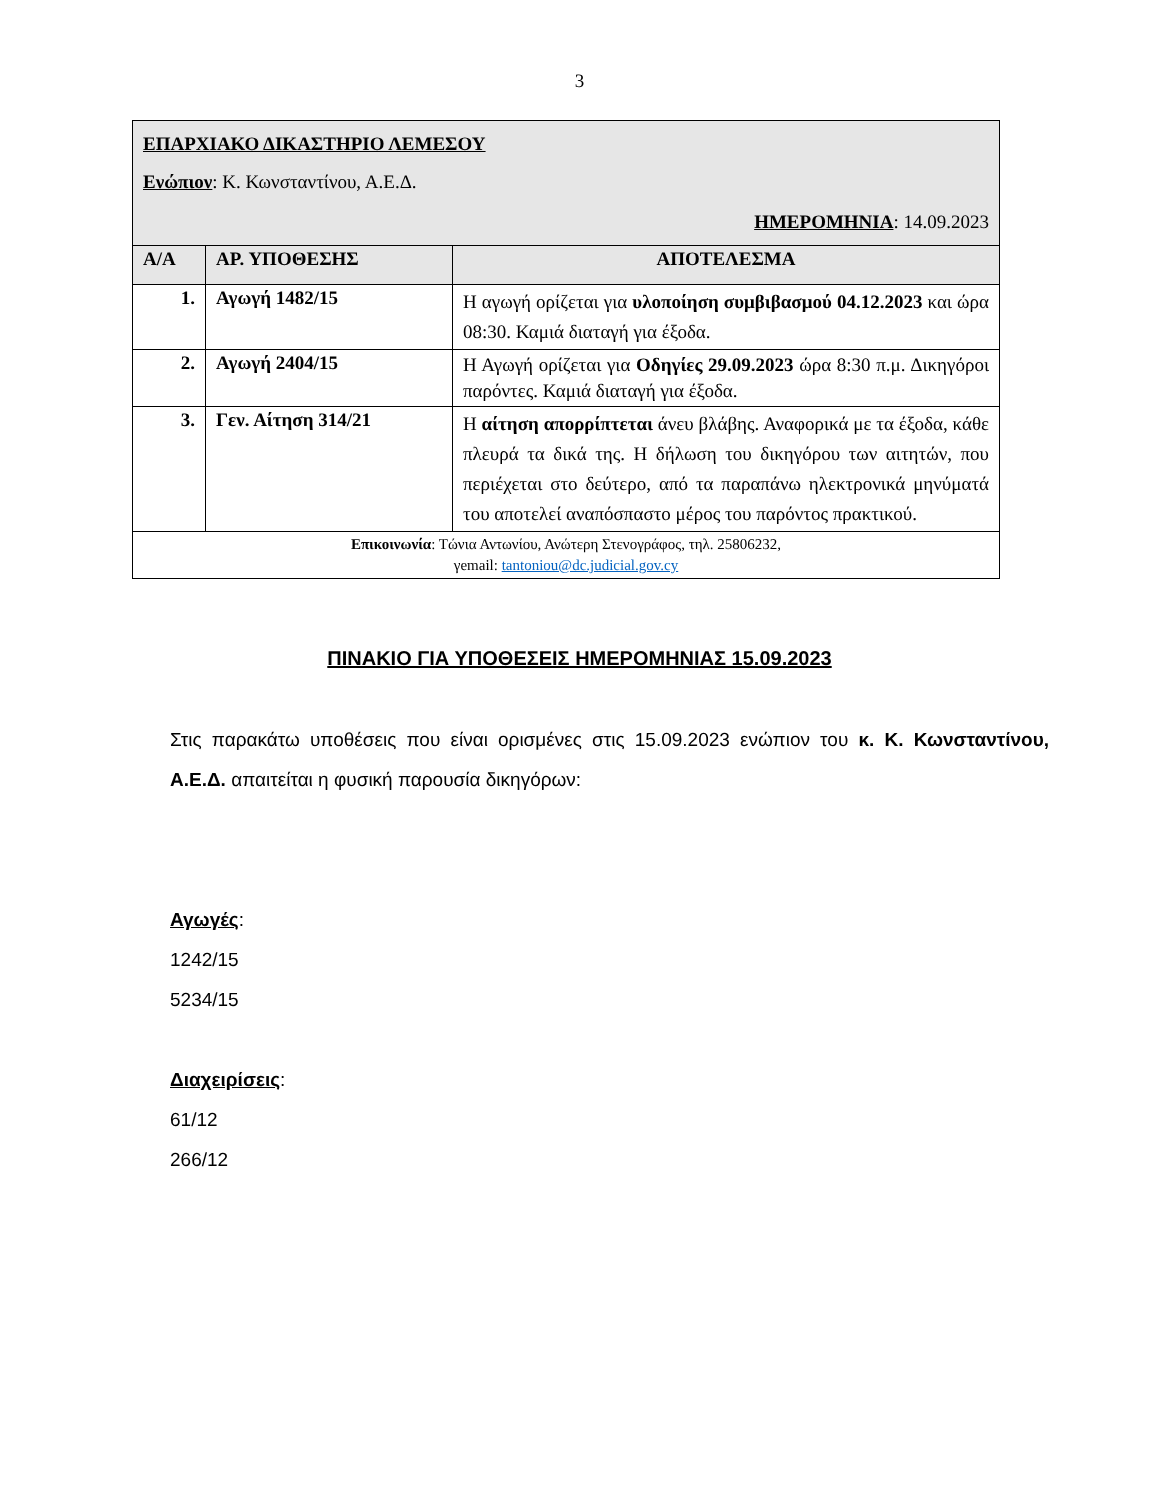3
| ΕΠΑΡΧΙΑΚΟ ΔΙΚΑΣΤΗΡΙΟ ΛΕΜΕΣΟΥ Ενώπιον : Κ. Κωνσταντίνου, Α.Ε.Δ. ΗΜΕΡΟΜΗΝΙΑ : 14.09.2023 | | |
| Α/Α | ΑΡ. ΥΠΟΘΕΣΗΣ | ΑΠΟΤΕΛΕΣΜΑ |
| 1. | Αγωγή 1482/15 | Η αγωγή ορίζεται για υλοποίηση συμβιβασμού 04.12.2023 και ώρα 08:30. Καμιά διαταγή για έξοδα. |
| 2. | Αγωγή 2404/15 | Η Αγωγή ορίζεται για Οδηγίες 29.09.2023 ώρα 8:30 π.μ. Δικηγόροι παρόντες. Καμιά διαταγή για έξοδα. |
| 3. | Γεν. Αίτηση 314/21 | Η αίτηση απορρίπτεται άνευ βλάβης. Αναφορικά με τα έξοδα, κάθε πλευρά τα δικά της. Η δήλωση του δικηγόρου των αιτητών, που περιέχεται στο δεύτερο, από τα παραπάνω ηλεκτρονικά μηνύματά του αποτελεί αναπόσπαστο μέρος του παρόντος πρακτικού. |
| Επικοινωνία : Τώνια Αντωνίου, Ανώτερη Στενογράφος, τηλ. 25806232, γemail: tantoniou@dc.judicial.gov.cy | | |
ΠΙΝΑΚΙΟ ΓΙΑ ΥΠΟΘΕΣΕΙΣ ΗΜΕΡΟΜΗΝΙΑΣ 15.09.2023
Στις παρακάτω υποθέσεις που είναι ορισμένες στις 15.09.2023 ενώπιον του κ. Κ. Κωνσταντίνου, Α.Ε.Δ. απαιτείται η φυσική παρουσία δικηγόρων:
Αγωγές:
1242/15
5234/15
Διαχειρίσεις:
61/12
266/12